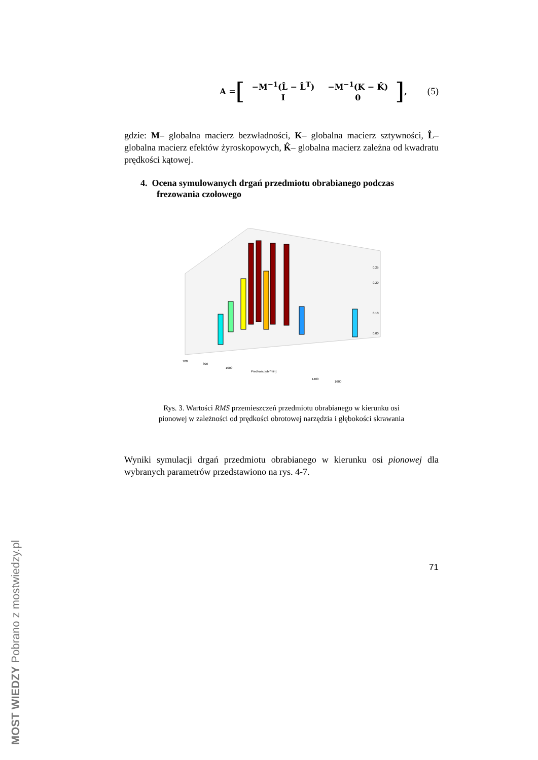A = [
| −M<sup>−1</sup>(L̂ − L̂<sup>T</sup>) | −M<sup>−1</sup>(K − K̂) |
| I | 0 |
],
(5)
gdzie: M– globalna macierz bezwładności, K– globalna macierz sztywności, L̂– globalna macierz efektów żyroskopowych, K̂– globalna macierz zależna od kwadratu prędkości kątowej.
4. Ocena symulowanych drgań przedmiotu obrabianego podczas frezowania czołowego
700
800
1000
Predkosc [obr/min]
1400
1600
0.25
0.20
0.10
0.00
Rys. 3. Wartości RMS przemieszczeń przedmiotu obrabianego w kierunku osi
pionowej w zależności od prędkości obrotowej narzędzia i głębokości skrawania
Wyniki symulacji drgań przedmiotu obrabianego w kierunku osi pionowej dla wybranych parametrów przedstawiono na rys. 4-7.
71
MOST WIEDZY Pobrano z mostwiedzy.pl